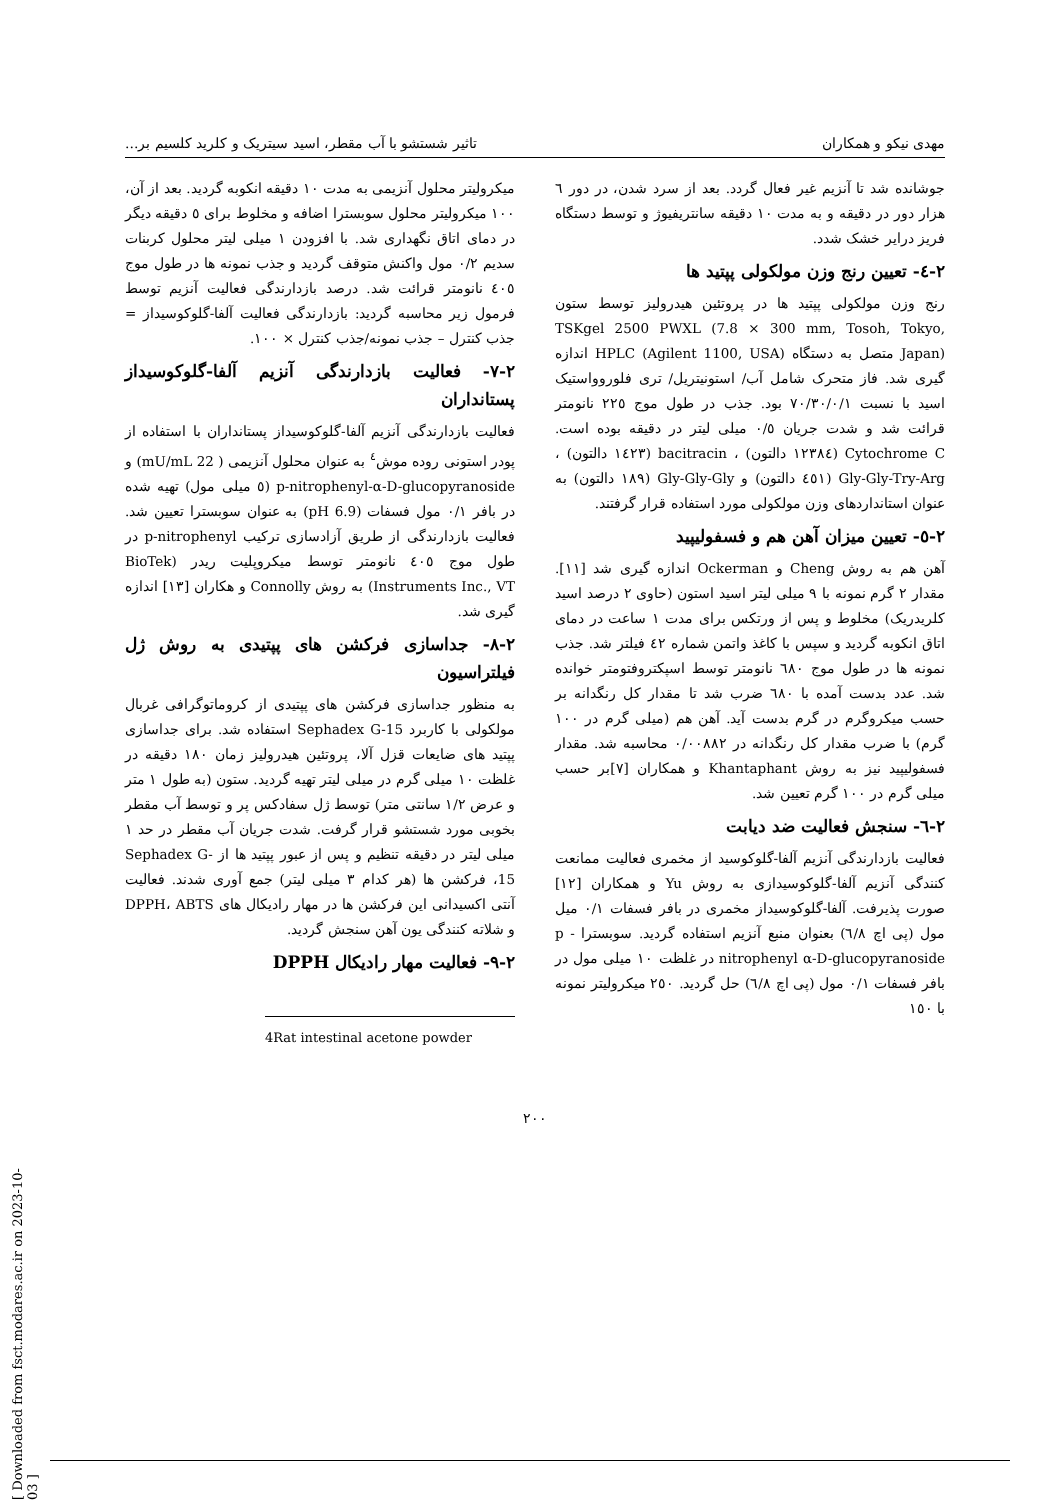مهدی نیکو و همکاران تاثیر شستشو با آب مقطر، اسید سیتریک و کلرید کلسیم بر...
جوشانده شد تا آنزیم غیر فعال گردد. بعد از سرد شدن، در دور ٦ هزار دور در دقیقه و به مدت ١٠ دقیقه سانتریفیوژ و توسط دستگاه فریز درایر خشک شدد.
٢-٤- تعیین رنج وزن مولکولی پپتید ها
رنج وزن مولکولی پپتید ها در پروتئین هیدرولیز توسط ستون TSKgel 2500 PWXL (7.8 × 300 mm, Tosoh, Tokyo, Japan) متصل به دستگاه HPLC (Agilent 1100, USA) اندازه گیری شد. فاز متحرک شامل آب/ استونیتریل/ تری فلوروواستیک اسید با نسبت ٧٠/٣٠/٠/١ بود. جذب در طول موج ٢٢٥ نانومتر قرائت شد و شدت جریان ٠/٥ میلی لیتر در دقیقه بوده است. Cytochrome C (١٢٣٨٤ دالتون) ، bacitracin (١٤٢٣ دالتون) ، Gly-Gly-Try-Arg (٤٥١ دالتون) و Gly-Gly-Gly (١٨٩ دالتون) به عنوان استانداردهای وزن مولکولی مورد استفاده قرار گرفتند.
٢-٥- تعیین میزان آهن هم و فسفولیپید
آهن هم به روش Cheng و Ockerman اندازه گیری شد [١١]. مقدار ٢ گرم نمونه با ٩ میلی لیتر اسید استون (حاوی ٢ درصد اسید کلریدریک) مخلوط و پس از ورتکس برای مدت ١ ساعت در دمای اتاق انکوبه گردید و سپس با کاغذ واتمن شماره ٤٢ فیلتر شد. جذب نمونه ها در طول موج ٦٨٠ نانومتر توسط اسپکتروفتومتر خوانده شد. عدد بدست آمده با ٦٨٠ ضرب شد تا مقدار کل رنگدانه بر حسب میکروگرم در گرم بدست آید. آهن هم (میلی گرم در ١٠٠ گرم) با ضرب مقدار کل رنگدانه در ٠/٠٠٨٨٢ محاسبه شد. مقدار فسفولیپید نیز به روش Khantaphant و همکاران [٧]بر حسب میلی گرم در ١٠٠ گرم تعیین شد.
٢-٦- سنجش فعالیت ضد دیابت
فعالیت بازدارندگی آنزیم آلفا-گلوکوسید از مخمری فعالیت ممانعت کنندگی آنزیم آلفا-گلوکوسیدازی به روش Yu و همکاران [١٢] صورت پذیرفت. آلفا-گلوکوسیداز مخمری در بافر فسفات ٠/١ میل مول (پی اچ ٦/٨) بعنوان منبع آنزیم استفاده گردید. سوبسترا p -nitrophenyl α-D-glucopyranoside در غلظت ١٠ میلی مول در بافر فسفات ٠/١ مول (پی اچ ٦/٨) حل گردید. ٢٥٠ میکرولیتر نمونه با ١٥٠
میکرولیتر محلول آنزیمی به مدت ١٠ دقیقه انکوبه گردید. بعد از آن، ١٠٠ میکرولیتر محلول سوبسترا اضافه و مخلوط برای ٥ دقیقه دیگر در دمای اتاق نگهداری شد. با افزودن ١ میلی لیتر محلول کربنات سدیم ٠/٢ مول واکنش متوقف گردید و جذب نمونه ها در طول موج ٤٠٥ نانومتر قرائت شد. درصد بازدارندگی فعالیت آنزیم توسط فرمول زیر محاسبه گردید: بازدارندگی فعالیت آلفا-گلوکوسیداز = جذب کنترل – جذب نمونه/جذب کنترل × ١٠٠.
٢-٧- فعالیت بازدارندگی آنزیم آلفا-گلوکوسیداز پستانداران
فعالیت بازدارندگی آنزیم آلفا-گلوکوسیداز پستانداران با استفاده از پودر استونی روده موش<sup>٤</sup> به عنوان محلول آنزیمی ( 22 mU/mL) و p-nitrophenyl-α-D-glucopyranoside (٥ میلی مول) تهیه شده در بافر ٠/١ مول فسفات (pH 6.9) به عنوان سوبسترا تعیین شد. فعالیت بازدارندگی از طریق آزادسازی ترکیب p-nitrophenyl در طول موج ٤٠٥ نانومتر توسط میکروپلیت ریدر (BioTek Instruments Inc., VT) به روش Connolly و هکاران [١٣] اندازه گیری شد.
٢-٨- جداسازی فرکشن های پپتیدی به روش ژل فیلتراسیون
به منظور جداسازی فرکشن های پپتیدی از کروماتوگرافی غربال مولکولی با کاربرد Sephadex G-15 استفاده شد. برای جداسازی پپتید های ضایعات قزل آلا، پروتئین هیدرولیز زمان ١٨٠ دقیقه در غلظت ١٠ میلی گرم در میلی لیتر تهیه گردید. ستون (به طول ١ متر و عرض ١/٢ سانتی متر) توسط ژل سفادکس پر و توسط آب مقطر بخوبی مورد شستشو قرار گرفت. شدت جریان آب مقطر در حد ١ میلی لیتر در دقیقه تنظیم و پس از عبور پپتید ها از Sephadex G-15، فرکشن ها (هر کدام ٣ میلی لیتر) جمع آوری شدند. فعالیت آنتی اکسیدانی این فرکشن ها در مهار رادیکال های DPPH، ABTS و شلاته کنندگی یون آهن سنجش گردید.
٢-٩- فعالیت مهار رادیکال DPPH
4Rat intestinal acetone powder
٢٠٠
[ Downloaded from fsct.modares.ac.ir on 2023-10-03 ]